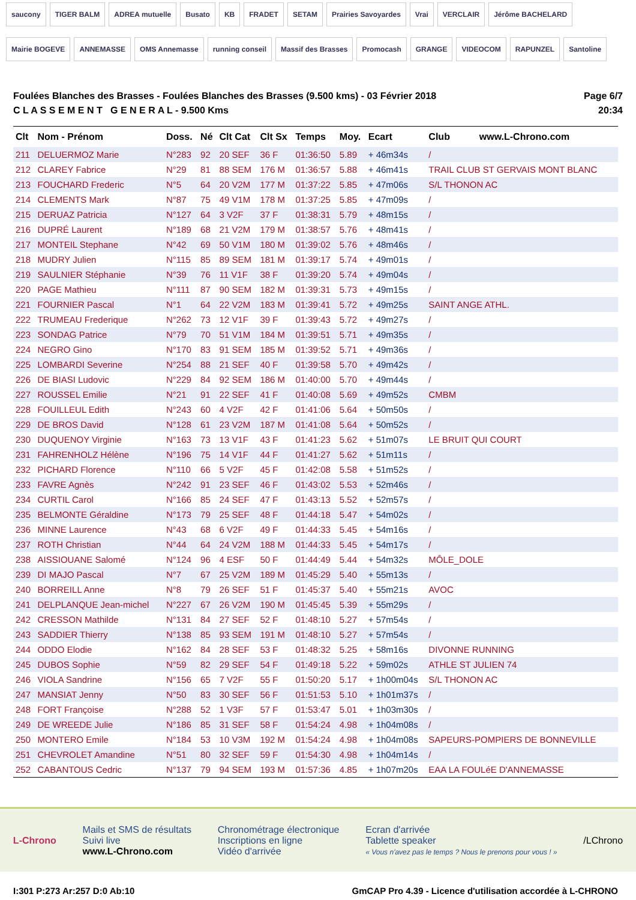saucony TIGER BALM ADREA mutuelle Busato KB FRADET SETAM Prairies Savoyardes Vrai VERCLAIR Jérôme BACHELARD Mairie BOGEVE ANNEMASSE OMS Annemasse running conseil Massif des Brasses Promocash GRANGE VIDEOCOM RAPUNZEL Santoline
Foulées Blanches des Brasses - Foulées Blanches des Brasses (9.500 kms) - 03 Février 2018
C L A S S E M E N T G E N E R A L - 9.500 Kms
Page 6/7
20:34
| Clt | Nom - Prénom | Doss. | Né | Clt Cat | Clt Sx | Temps | Moy. | Ecart | Club www.L-Chrono.com |
| --- | --- | --- | --- | --- | --- | --- | --- | --- | --- |
| 211 | DELUERMOZ Marie | N°283 | 92 | 20 SEF | 36 F | 01:36:50 | 5.89 | + 46m34s | / |
| 212 | CLAREY Fabrice | N°29 | 81 | 88 SEM | 176 M | 01:36:57 | 5.88 | + 46m41s | TRAIL CLUB ST GERVAIS MONT BLANC |
| 213 | FOUCHARD Frederic | N°5 | 64 | 20 V2M | 177 M | 01:37:22 | 5.85 | + 47m06s | S/L THONON AC |
| 214 | CLEMENTS Mark | N°87 | 75 | 49 V1M | 178 M | 01:37:25 | 5.85 | + 47m09s | / |
| 215 | DERUAZ Patricia | N°127 | 64 | 3 V2F | 37 F | 01:38:31 | 5.79 | + 48m15s | / |
| 216 | DUPRÉ Laurent | N°189 | 68 | 21 V2M | 179 M | 01:38:57 | 5.76 | + 48m41s | / |
| 217 | MONTEIL Stephane | N°42 | 69 | 50 V1M | 180 M | 01:39:02 | 5.76 | + 48m46s | / |
| 218 | MUDRY Julien | N°115 | 85 | 89 SEM | 181 M | 01:39:17 | 5.74 | + 49m01s | / |
| 219 | SAULNIER Stéphanie | N°39 | 76 | 11 V1F | 38 F | 01:39:20 | 5.74 | + 49m04s | / |
| 220 | PAGE Mathieu | N°111 | 87 | 90 SEM | 182 M | 01:39:31 | 5.73 | + 49m15s | / |
| 221 | FOURNIER Pascal | N°1 | 64 | 22 V2M | 183 M | 01:39:41 | 5.72 | + 49m25s | SAINT ANGE ATHL. |
| 222 | TRUMEAU Frederique | N°262 | 73 | 12 V1F | 39 F | 01:39:43 | 5.72 | + 49m27s | / |
| 223 | SONDAG Patrice | N°79 | 70 | 51 V1M | 184 M | 01:39:51 | 5.71 | + 49m35s | / |
| 224 | NEGRO Gino | N°170 | 83 | 91 SEM | 185 M | 01:39:52 | 5.71 | + 49m36s | / |
| 225 | LOMBARDI Severine | N°254 | 88 | 21 SEF | 40 F | 01:39:58 | 5.70 | + 49m42s | / |
| 226 | DE BIASI Ludovic | N°229 | 84 | 92 SEM | 186 M | 01:40:00 | 5.70 | + 49m44s | / |
| 227 | ROUSSEL Emilie | N°21 | 91 | 22 SEF | 41 F | 01:40:08 | 5.69 | + 49m52s | CMBM |
| 228 | FOUILLEUL Edith | N°243 | 60 | 4 V2F | 42 F | 01:41:06 | 5.64 | + 50m50s | / |
| 229 | DE BROS David | N°128 | 61 | 23 V2M | 187 M | 01:41:08 | 5.64 | + 50m52s | / |
| 230 | DUQUENOY Virginie | N°163 | 73 | 13 V1F | 43 F | 01:41:23 | 5.62 | + 51m07s | LE BRUIT QUI COURT |
| 231 | FAHRENHOLZ Hélène | N°196 | 75 | 14 V1F | 44 F | 01:41:27 | 5.62 | + 51m11s | / |
| 232 | PICHARD Florence | N°110 | 66 | 5 V2F | 45 F | 01:42:08 | 5.58 | + 51m52s | / |
| 233 | FAVRE Agnès | N°242 | 91 | 23 SEF | 46 F | 01:43:02 | 5.53 | + 52m46s | / |
| 234 | CURTIL Carol | N°166 | 85 | 24 SEF | 47 F | 01:43:13 | 5.52 | + 52m57s | / |
| 235 | BELMONTE Géraldine | N°173 | 79 | 25 SEF | 48 F | 01:44:18 | 5.47 | + 54m02s | / |
| 236 | MINNE Laurence | N°43 | 68 | 6 V2F | 49 F | 01:44:33 | 5.45 | + 54m16s | / |
| 237 | ROTH Christian | N°44 | 64 | 24 V2M | 188 M | 01:44:33 | 5.45 | + 54m17s | / |
| 238 | AISSIOUANE Salomé | N°124 | 96 | 4 ESF | 50 F | 01:44:49 | 5.44 | + 54m32s | MÔLE_DOLE |
| 239 | DI MAJO Pascal | N°7 | 67 | 25 V2M | 189 M | 01:45:29 | 5.40 | + 55m13s | / |
| 240 | BORREILL Anne | N°8 | 79 | 26 SEF | 51 F | 01:45:37 | 5.40 | + 55m21s | AVOC |
| 241 | DELPLANQUE Jean-michel | N°227 | 67 | 26 V2M | 190 M | 01:45:45 | 5.39 | + 55m29s | / |
| 242 | CRESSON Mathilde | N°131 | 84 | 27 SEF | 52 F | 01:48:10 | 5.27 | + 57m54s | / |
| 243 | SADDIER Thierry | N°138 | 85 | 93 SEM | 191 M | 01:48:10 | 5.27 | + 57m54s | / |
| 244 | ODDO Elodie | N°162 | 84 | 28 SEF | 53 F | 01:48:32 | 5.25 | + 58m16s | DIVONNE RUNNING |
| 245 | DUBOS Sophie | N°59 | 82 | 29 SEF | 54 F | 01:49:18 | 5.22 | + 59m02s | ATHLE ST JULIEN 74 |
| 246 | VIOLA Sandrine | N°156 | 65 | 7 V2F | 55 F | 01:50:20 | 5.17 | + 1h00m04s | S/L THONON AC |
| 247 | MANSIAT Jenny | N°50 | 83 | 30 SEF | 56 F | 01:51:53 | 5.10 | + 1h01m37s | / |
| 248 | FORT Françoise | N°288 | 52 | 1 V3F | 57 F | 01:53:47 | 5.01 | + 1h03m30s | / |
| 249 | DE WREEDE Julie | N°186 | 85 | 31 SEF | 58 F | 01:54:24 | 4.98 | + 1h04m08s | / |
| 250 | MONTERO Emile | N°184 | 53 | 10 V3M | 192 M | 01:54:24 | 4.98 | + 1h04m08s | SAPEURS-POMPIERS DE BONNEVILLE |
| 251 | CHEVROLET Amandine | N°51 | 80 | 32 SEF | 59 F | 01:54:30 | 4.98 | + 1h04m14s | / |
| 252 | CABANTOUS Cedric | N°137 | 79 | 94 SEM | 193 M | 01:57:36 | 4.85 | + 1h07m20s | EAA LA FOULéE D'ANNEMASSE |
L-Chrono
Mails et SMS de résultats
Suivi live
www.L-Chrono.com
Chronométrage électronique
Inscriptions en ligne
Vidéo d'arrivée
Ecran d'arrivée
Tablette speaker
« Vous n'avez pas le temps ? Nous le prenons pour vous ! »
/LChrono
I:301 P:273 Ar:257 D:0 Ab:10 GmCAP Pro 4.39 - Licence d'utilisation accordée à L-CHRONO